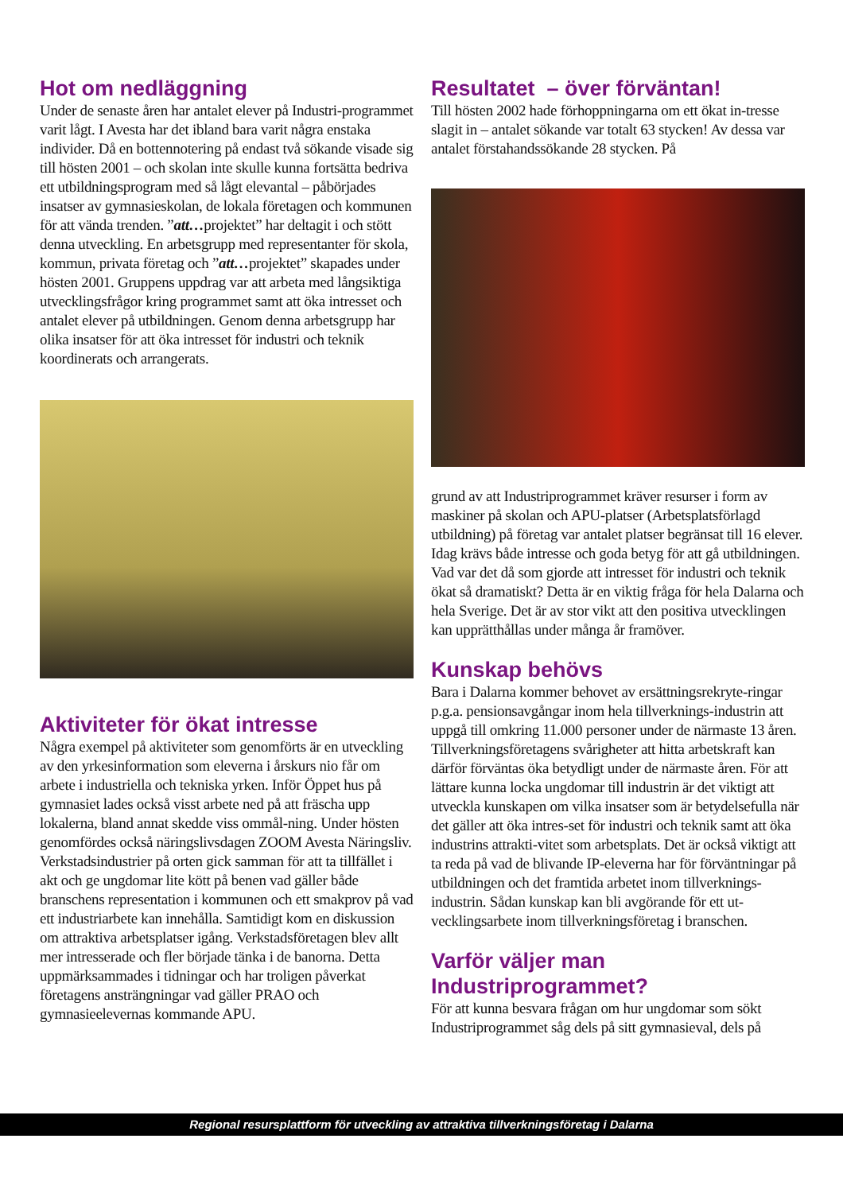Hot om nedläggning
Under de senaste åren har antalet elever på Industri-programmet varit lågt. I Avesta har det ibland bara varit några enstaka individer. Då en bottennotering på endast två sökande visade sig till hösten 2001 – och skolan inte skulle kunna fortsätta bedriva ett utbildningsprogram med så lågt elevantal – påbörjades insatser av gymnasieskolan, de lokala företagen och kommunen för att vända trenden. ”att…projektet” har deltagit i och stött denna utveckling. En arbetsgrupp med representanter för skola, kommun, privata företag och ”att…projektet” skapades under hösten 2001. Gruppens uppdrag var att arbeta med långsiktiga utvecklingsfrågor kring programmet samt att öka intresset och antalet elever på utbildningen. Genom denna arbetsgrupp har olika insatser för att öka intresset för industri och teknik koordinerats och arrangerats.
Aktiviteter för ökat intresse
Några exempel på aktiviteter som genomförts är en utveckling av den yrkesinformation som eleverna i årskurs nio får om arbete i industriella och tekniska yrken. Inför Öppet hus på gymnasiet lades också visst arbete ned på att fräscha upp lokalerna, bland annat skedde viss ommål-ning. Under hösten genomfördes också näringslivsdagen ZOOM Avesta Näringsliv. Verkstadsindustrier på orten gick samman för att ta tillfället i akt och ge ungdomar lite kött på benen vad gäller både branschens representation i kommunen och ett smakprov på vad ett industriarbete kan innehålla. Samtidigt kom en diskussion om attraktiva arbetsplatser igång. Verkstadsföretagen blev allt mer intresserade och fler började tänka i de banorna. Detta uppmärksammades i tidningar och har troligen påverkat företagens ansträngningar vad gäller PRAO och gymnasieelevernas kommande APU.
Resultatet – över förväntan!
Till hösten 2002 hade förhoppningarna om ett ökat in-tresse slagit in – antalet sökande var totalt 63 stycken! Av dessa var antalet förstahandssökande 28 stycken. På
grund av att Industriprogrammet kräver resurser i form av maskiner på skolan och APU-platser (Arbetsplatsförlagd utbildning) på företag var antalet platser begränsat till 16 elever. Idag krävs både intresse och goda betyg för att gå utbildningen. Vad var det då som gjorde att intresset för industri och teknik ökat så dramatiskt? Detta är en viktig fråga för hela Dalarna och hela Sverige. Det är av stor vikt att den positiva utvecklingen kan upprätthållas under många år framöver.
Kunskap behövs
Bara i Dalarna kommer behovet av ersättningsrekryte-ringar p.g.a. pensionsavgångar inom hela tillverknings-industrin att uppgå till omkring 11.000 personer under de närmaste 13 åren. Tillverkningsföretagens svårigheter att hitta arbetskraft kan därför förväntas öka betydligt under de närmaste åren. För att lättare kunna locka ungdomar till industrin är det viktigt att utveckla kunskapen om vilka insatser som är betydelsefulla när det gäller att öka intres-set för industri och teknik samt att öka industrins attrakti-vitet som arbetsplats. Det är också viktigt att ta reda på vad de blivande IP-eleverna har för förväntningar på utbildningen och det framtida arbetet inom tillverknings-industrin. Sådan kunskap kan bli avgörande för ett ut-vecklingsarbete inom tillverkningsföretag i branschen.
Varför väljer man Industriprogrammet?
För att kunna besvara frågan om hur ungdomar som sökt Industriprogrammet såg dels på sitt gymnasieval, dels på
Regional resursplattform för utveckling av attraktiva tillverkningsföretag i Dalarna